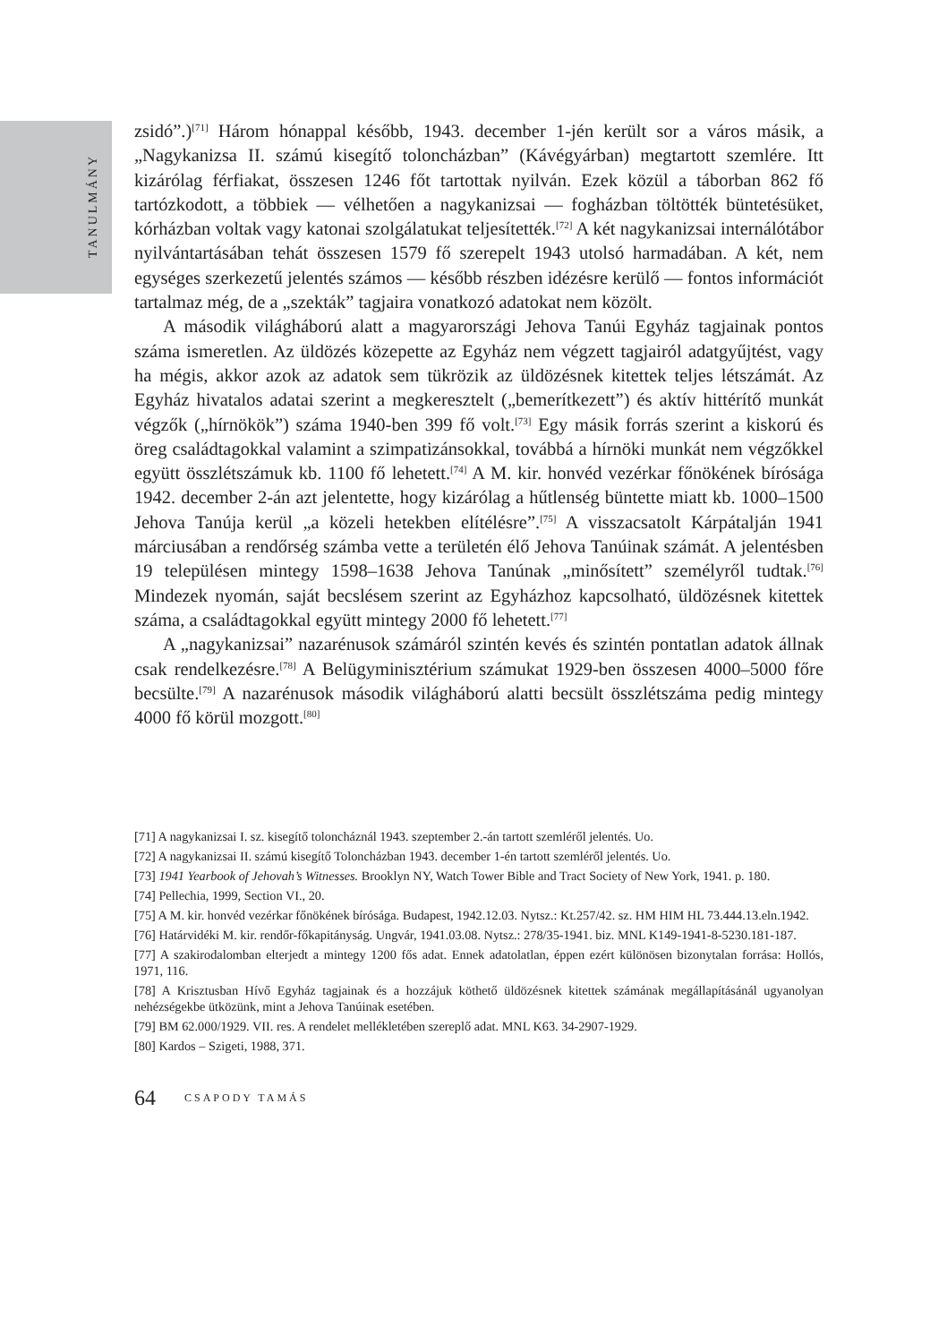TANULMÁNY
zsidó”.)<sup>[71]</sup> Három hónappal később, 1943. december 1-jén került sor a város másik, a „Nagykanizsa II. számú kisegítő toloncházban” (Kávégyárban) megtartott szemlére. Itt kizárólag férfiakat, összesen 1246 főt tartottak nyilván. Ezek közül a táborban 862 fő tartózkodott, a többiek — vélhetően a nagykanizsai — fogházban töltötték büntetésüket, kórházban voltak vagy katonai szolgálatukat teljesítették.<sup>[72]</sup> A két nagykanizsai internálótábor nyilvántartásában tehát összesen 1579 fő szerepelt 1943 utolsó harmadában. A két, nem egységes szerkezetű jelentés számos — később részben idézésre kerülő — fontos információt tartalmaz még, de a „szekták” tagjaira vonatkozó adatokat nem közölt.
A második világháború alatt a magyarországi Jehova Tanúi Egyház tagjainak pontos száma ismeretlen. Az üldözés közepette az Egyház nem végzett tagjairól adatgyűjtést, vagy ha mégis, akkor azok az adatok sem tükrözik az üldözésnek kitettek teljes létszámát. Az Egyház hivatalos adatai szerint a megkeresztelt („bemerítkezett”) és aktív hittérítő munkát végzők („hírnökök”) száma 1940-ben 399 fő volt.<sup>[73]</sup> Egy másik forrás szerint a kiskorú és öreg családtagokkal valamint a szimpatizánsokkal, továbbá a hírnöki munkát nem végzőkkel együtt összlétszámuk kb. 1100 fő lehetett.<sup>[74]</sup> A M. kir. honvéd vezérkar főnökének bírósága 1942. december 2-án azt jelentette, hogy kizárólag a hűtlenség büntette miatt kb. 1000–1500 Jehova Tanúja kerül „a közeli hetekben elítélésre”.<sup>[75]</sup> A visszacsatolt Kárpátalján 1941 márciusában a rendőrség számba vette a területén élő Jehova Tanúinak számát. A jelentésben 19 településen mintegy 1598–1638 Jehova Tanúnak „minősített” személyről tudtak.<sup>[76]</sup> Mindezek nyomán, saját becslésem szerint az Egyházhoz kapcsolható, üldözésnek kitettek száma, a családtagokkal együtt mintegy 2000 fő lehetett.<sup>[77]</sup>
A „nagykanizsai” nazarénusok számáról szintén kevés és szintén pontatlan adatok állnak csak rendelkezésre.<sup>[78]</sup> A Belügyminisztérium számukat 1929-ben összesen 4000–5000 főre becsülte.<sup>[79]</sup> A nazarénusok második világháború alatti becsült összlétszáma pedig mintegy 4000 fő körül mozgott.<sup>[80]</sup>
[71] A nagykanizsai I. sz. kisegítő toloncháznál 1943. szeptember 2.-án tartott szemléről jelentés. Uo.
[72] A nagykanizsai II. számú kisegítő Toloncházban 1943. december 1-én tartott szemléről jelentés. Uo.
[73] 1941 Yearbook of Jehovah’s Witnesses. Brooklyn NY, Watch Tower Bible and Tract Society of New York, 1941. p. 180.
[74] Pellechia, 1999, Section VI., 20.
[75] A M. kir. honvéd vezérkar főnökének bírósága. Budapest, 1942.12.03. Nytsz.: Kt.257/42. sz. HM HIM HL 73.444.13.eln.1942.
[76] Határvidéki M. kir. rendőr-főkapitányság. Ungvár, 1941.03.08. Nytsz.: 278/35-1941. biz. MNL K149-1941-8-5230.181-187.
[77] A szakirodalomban elterjedt a mintegy 1200 fős adat. Ennek adatolatlan, éppen ezért különösen bizonytalan forrása: Hollós, 1971, 116.
[78] A Krisztusban Hívő Egyház tagjainak és a hozzájuk köthető üldözésnek kitettek számának megállapításánál ugyanolyan nehézségekbe ütközünk, mint a Jehova Tanúinak esetében.
[79] BM 62.000/1929. VII. res. A rendelet mellékletében szereplő adat. MNL K63. 34-2907-1929.
[80] Kardos – Szigeti, 1988, 371.
64 CSAPODY TAMÁS